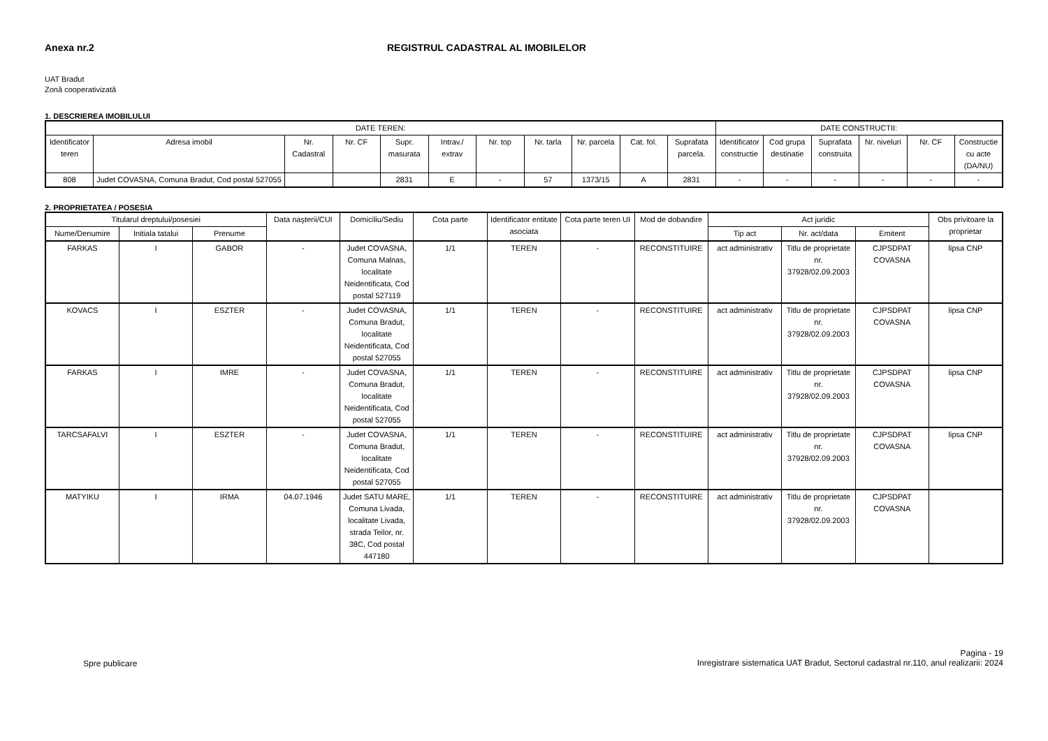Anexa nr.2 REGISTRUL CADASTRAL AL IMOBILELOR
UAT Bradut
Zonă cooperativizată
1. DESCRIEREA IMOBILULUI
| DATE TEREN: | | | | | | | | | | | DATE CONSTRUCTII: | | | | | |
| --- | --- | --- | --- | --- | --- | --- | --- | --- | --- | --- | --- | --- | --- | --- | --- | --- |
| Identificator teren | Adresa imobil | Nr. Cadastral | Nr. CF | Supr. masurata | Intrav./ extrav | Nr. top | Nr. tarla | Nr. parcela | Cat. fol. | Suprafata parcela. | Identificator constructie | Cod grupa destinatie | Suprafata construita | Nr. niveluri | Nr. CF | Constructie cu acte (DA/NU) |
| 808 | Judet COVASNA, Comuna Bradut, Cod postal 527055 | | | 2831 | E | - | 57 | 1373/15 | A | 2831 | - | - | - | - | - | - |
2. PROPRIETATEA / POSESIA
| Titularul dreptului/posesiei | | | Data naşterii/CUI | Domiciliu/Sediu | Cota parte | Identificator entitate asociata | Cota parte teren UI | Mod de dobandire | Act juridic | | | Obs privitoare la proprietar |
| --- | --- | --- | --- | --- | --- | --- | --- | --- | --- | --- | --- | --- |
| Nume/Denumire | Initiala tatalui | Prenume | | | | | | | Tip act | Nr. act/data | Emitent | |
| FARKAS | I | GABOR | - | Judet COVASNA, Comuna Malnas, localitate Neidentificata, Cod postal 527119 | 1/1 | TEREN | - | RECONSTITUIRE | act administrativ | Titlu de proprietate nr. 37928/02.09.2003 | CJPSDPAT COVASNA | lipsa CNP |
| KOVACS | I | ESZTER | - | Judet COVASNA, Comuna Bradut, localitate Neidentificata, Cod postal 527055 | 1/1 | TEREN | - | RECONSTITUIRE | act administrativ | Titlu de proprietate nr. 37928/02.09.2003 | CJPSDPAT COVASNA | lipsa CNP |
| FARKAS | I | IMRE | - | Judet COVASNA, Comuna Bradut, localitate Neidentificata, Cod postal 527055 | 1/1 | TEREN | - | RECONSTITUIRE | act administrativ | Titlu de proprietate nr. 37928/02.09.2003 | CJPSDPAT COVASNA | lipsa CNP |
| TARCSAFALVI | I | ESZTER | - | Judet COVASNA, Comuna Bradut, localitate Neidentificata, Cod postal 527055 | 1/1 | TEREN | - | RECONSTITUIRE | act administrativ | Titlu de proprietate nr. 37928/02.09.2003 | CJPSDPAT COVASNA | lipsa CNP |
| MATYIKU | I | IRMA | 04.07.1946 | Judet SATU MARE, Comuna Livada, localitate Livada, strada Teilor, nr. 38C, Cod postal 447180 | 1/1 | TEREN | - | RECONSTITUIRE | act administrativ | Titlu de proprietate nr. 37928/02.09.2003 | CJPSDPAT COVASNA | |
Spre publicare
Pagina - 19
Inregistrare sistematica UAT Bradut, Sectorul cadastral nr.110, anul realizarii: 2024